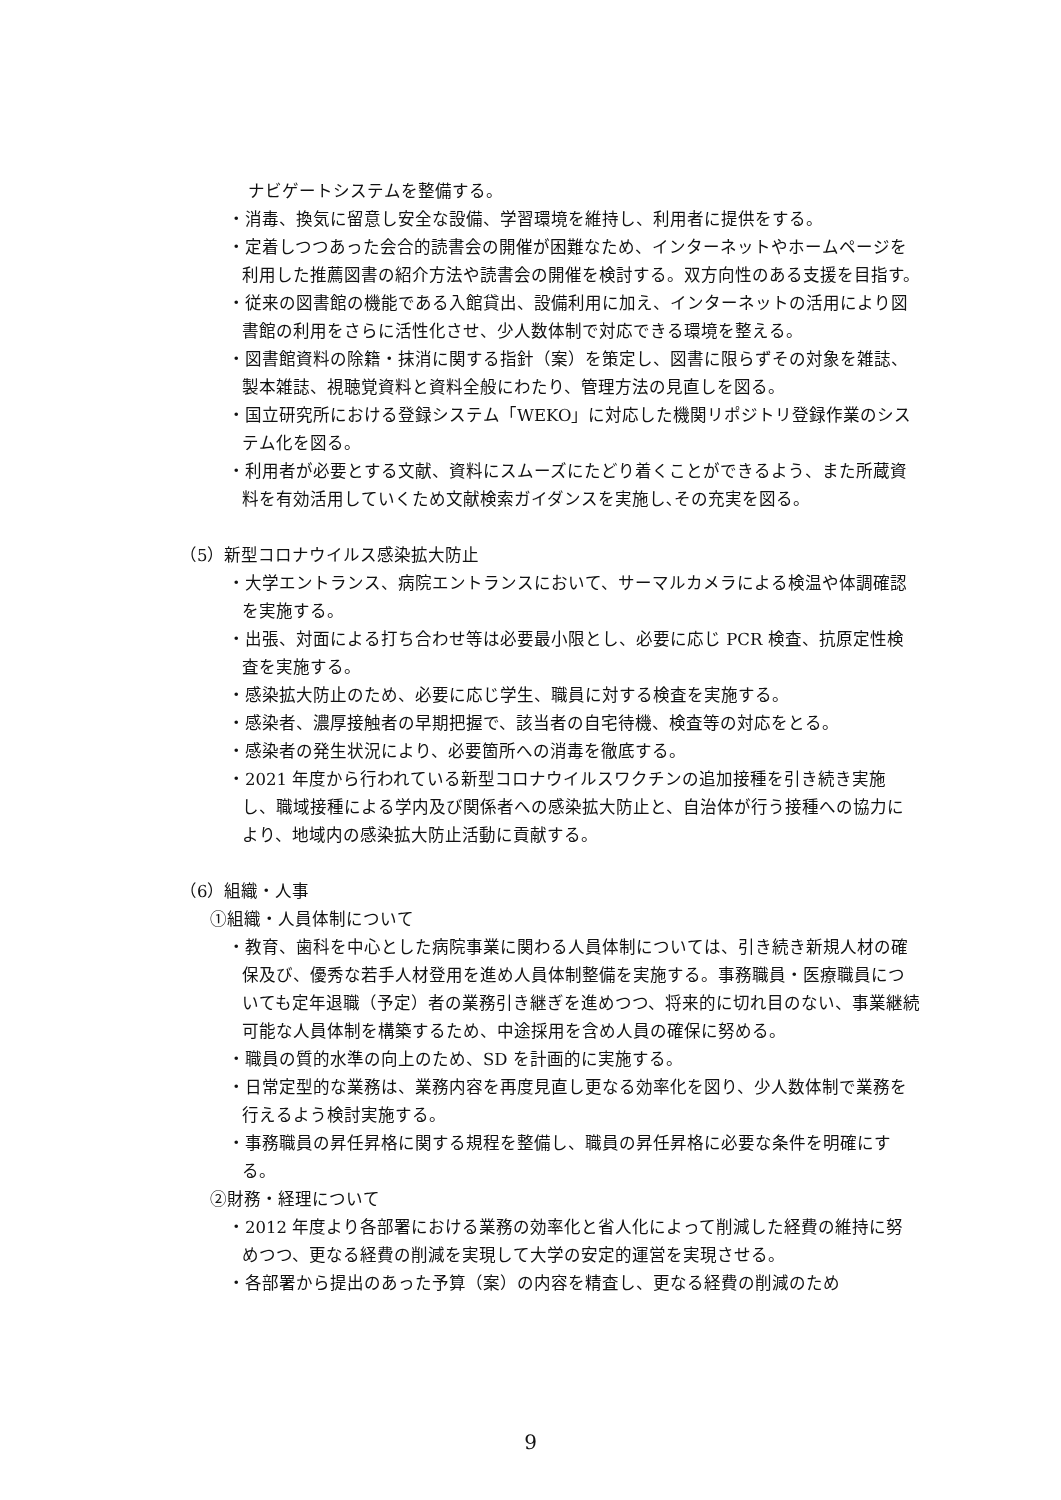ナビゲートシステムを整備する。
・消毒、換気に留意し安全な設備、学習環境を維持し、利用者に提供をする。
・定着しつつあった会合的読書会の開催が困難なため、インターネットやホームページを利用した推薦図書の紹介方法や読書会の開催を検討する。双方向性のある支援を目指す。
・従来の図書館の機能である入館貸出、設備利用に加え、インターネットの活用により図書館の利用をさらに活性化させ、少人数体制で対応できる環境を整える。
・図書館資料の除籍・抹消に関する指針（案）を策定し、図書に限らずその対象を雑誌、製本雑誌、視聴覚資料と資料全般にわたり、管理方法の見直しを図る。
・国立研究所における登録システム「WEKO」に対応した機関リポジトリ登録作業のシステム化を図る。
・利用者が必要とする文献、資料にスムーズにたどり着くことができるよう、また所蔵資料を有効活用していくため文献検索ガイダンスを実施し､その充実を図る。
（5）新型コロナウイルス感染拡大防止
・大学エントランス、病院エントランスにおいて、サーマルカメラによる検温や体調確認を実施する。
・出張、対面による打ち合わせ等は必要最小限とし、必要に応じ PCR 検査、抗原定性検査を実施する。
・感染拡大防止のため、必要に応じ学生、職員に対する検査を実施する。
・感染者、濃厚接触者の早期把握で、該当者の自宅待機、検査等の対応をとる。
・感染者の発生状況により、必要箇所への消毒を徹底する。
・2021 年度から行われている新型コロナウイルスワクチンの追加接種を引き続き実施し、職域接種による学内及び関係者への感染拡大防止と、自治体が行う接種への協力により、地域内の感染拡大防止活動に貢献する。
（6）組織・人事
①組織・人員体制について
・教育、歯科を中心とした病院事業に関わる人員体制については、引き続き新規人材の確保及び、優秀な若手人材登用を進め人員体制整備を実施する。事務職員・医療職員についても定年退職（予定）者の業務引き継ぎを進めつつ、将来的に切れ目のない、事業継続可能な人員体制を構築するため、中途採用を含め人員の確保に努める。
・職員の質的水準の向上のため、SD を計画的に実施する。
・日常定型的な業務は、業務内容を再度見直し更なる効率化を図り、少人数体制で業務を行えるよう検討実施する。
・事務職員の昇任昇格に関する規程を整備し、職員の昇任昇格に必要な条件を明確にする。
②財務・経理について
・2012 年度より各部署における業務の効率化と省人化によって削減した経費の維持に努めつつ、更なる経費の削減を実現して大学の安定的運営を実現させる。
・各部署から提出のあった予算（案）の内容を精査し、更なる経費の削減のため
9